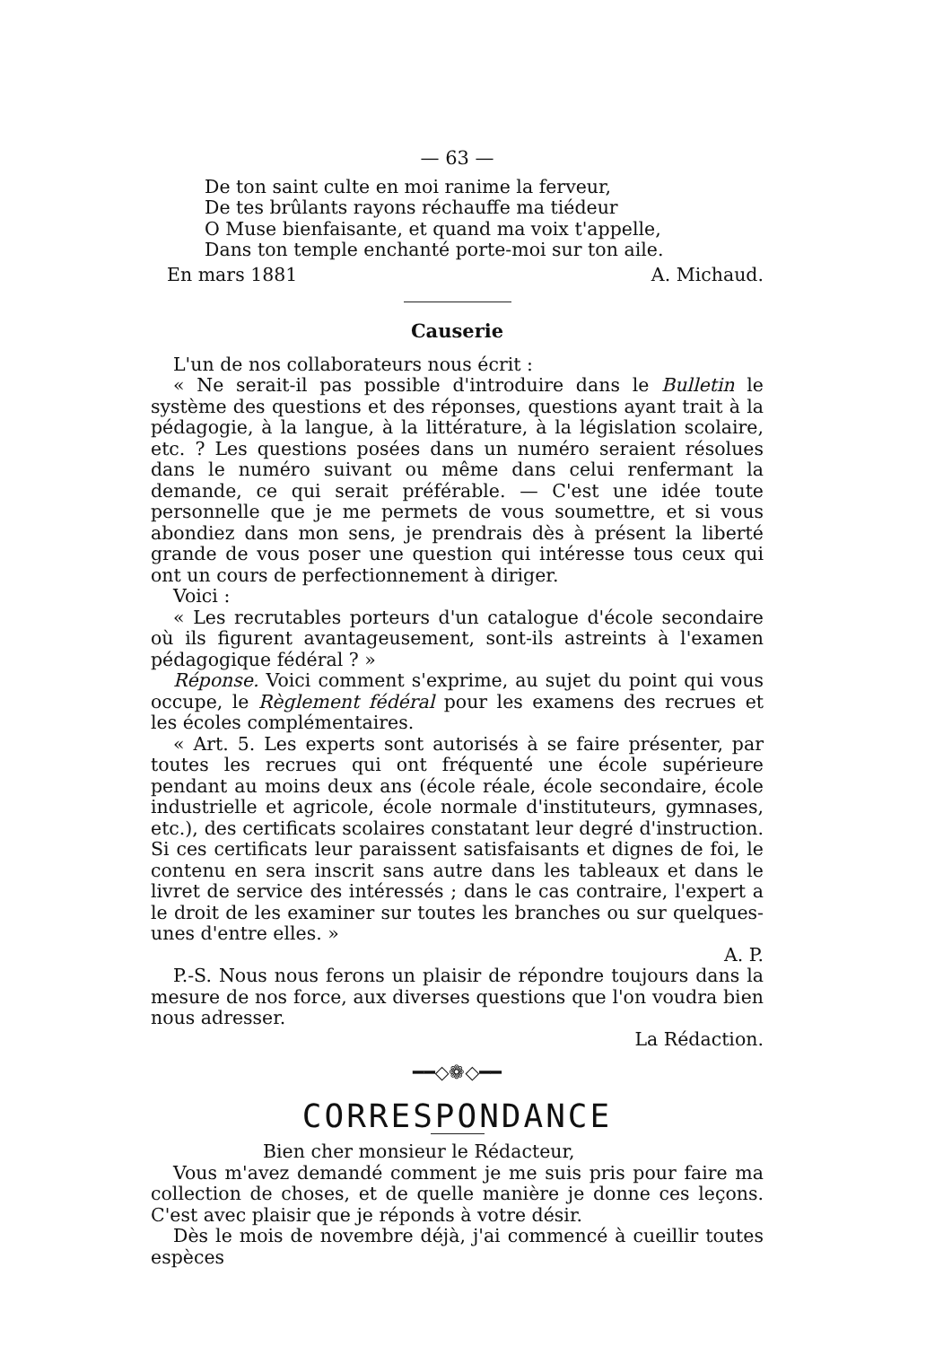— 63 —
De ton saint culte en moi ranime la ferveur,
De tes brûlants rayons réchauffe ma tiédeur
O Muse bienfaisante, et quand ma voix t'appelle,
Dans ton temple enchanté porte-moi sur ton aile.
En mars 1881 A. Michaud.
Causerie
L'un de nos collaborateurs nous écrit :
« Ne serait-il pas possible d'introduire dans le Bulletin le système des questions et des réponses, questions ayant trait à la pédagogie, à la langue, à la littérature, à la législation scolaire, etc. ? Les questions posées dans un numéro seraient résolues dans le numéro suivant ou même dans celui renfermant la demande, ce qui serait préférable. — C'est une idée toute personnelle que je me permets de vous soumettre, et si vous abondiez dans mon sens, je prendrais dès à présent la liberté grande de vous poser une question qui intéresse tous ceux qui ont un cours de perfectionnement à diriger.
Voici :
« Les recrutables porteurs d'un catalogue d'école secondaire où ils figurent avantageusement, sont-ils astreints à l'examen pédagogique fédéral ? »
Réponse. Voici comment s'exprime, au sujet du point qui vous occupe, le Règlement fédéral pour les examens des recrues et les écoles complémentaires.
« Art. 5. Les experts sont autorisés à se faire présenter, par toutes les recrues qui ont fréquenté une école supérieure pendant au moins deux ans (école réale, école secondaire, école industrielle et agricole, école normale d'instituteurs, gymnases, etc.), des certificats scolaires constatant leur degré d'instruction. Si ces certificats leur paraissent satisfaisants et dignes de foi, le contenu en sera inscrit sans autre dans les tableaux et dans le livret de service des intéressés ; dans le cas contraire, l'expert a le droit de les examiner sur toutes les branches ou sur quelques-unes d'entre elles. »
A. P.
P.-S. Nous nous ferons un plaisir de répondre toujours dans la mesure de nos force, aux diverses questions que l'on voudra bien nous adresser.
La Rédaction.
━━◇❁◇━━
CORRESPONDANCE
Bien cher monsieur le Rédacteur,
Vous m'avez demandé comment je me suis pris pour faire ma collection de choses, et de quelle manière je donne ces leçons. C'est avec plaisir que je réponds à votre désir.
Dès le mois de novembre déjà, j'ai commencé à cueillir toutes espèces